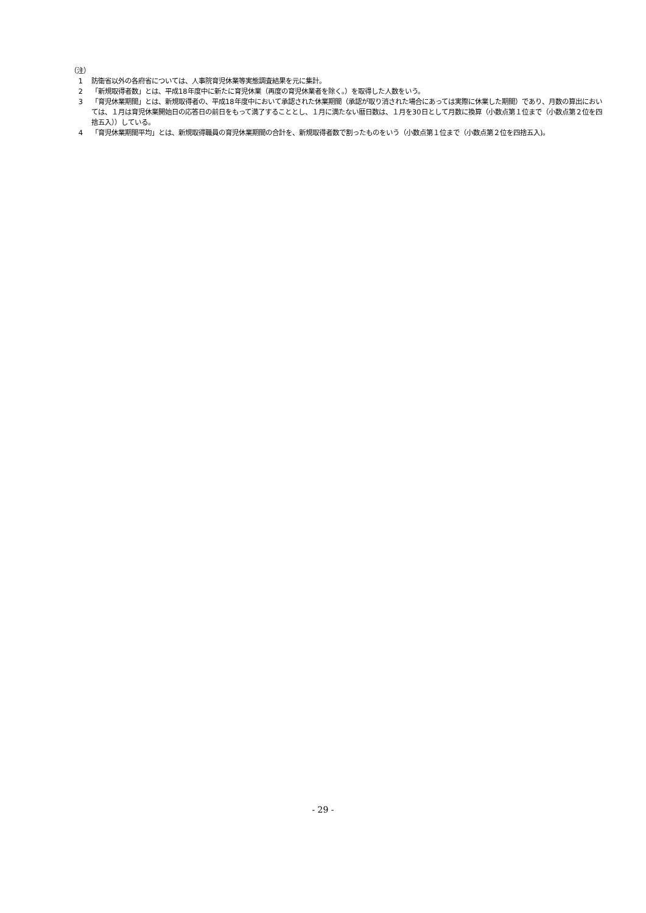（注）
1 防衛省以外の各府省については、人事院育児休業等実態調査結果を元に集計。
2 「新規取得者数」とは、平成18年度中に新たに育児休業（再度の育児休業者を除く。）を取得した人数をいう。
3 「育児休業期間」とは、新規取得者の、平成18年度中において承認された休業期間（承認が取り消された場合にあっては実際に休業した期間）であり、月数の算出においては、１月は育児休業開始日の応答日の前日をもって満了することとし、１月に満たない暦日数は、１月を30日として月数に換算（小数点第１位まで（小数点第２位を四捨五入））している。
4 「育児休業期間平均」とは、新規取得職員の育児休業期間の合計を、新規取得者数で割ったものをいう（小数点第１位まで（小数点第２位を四捨五入)。
- 29 -